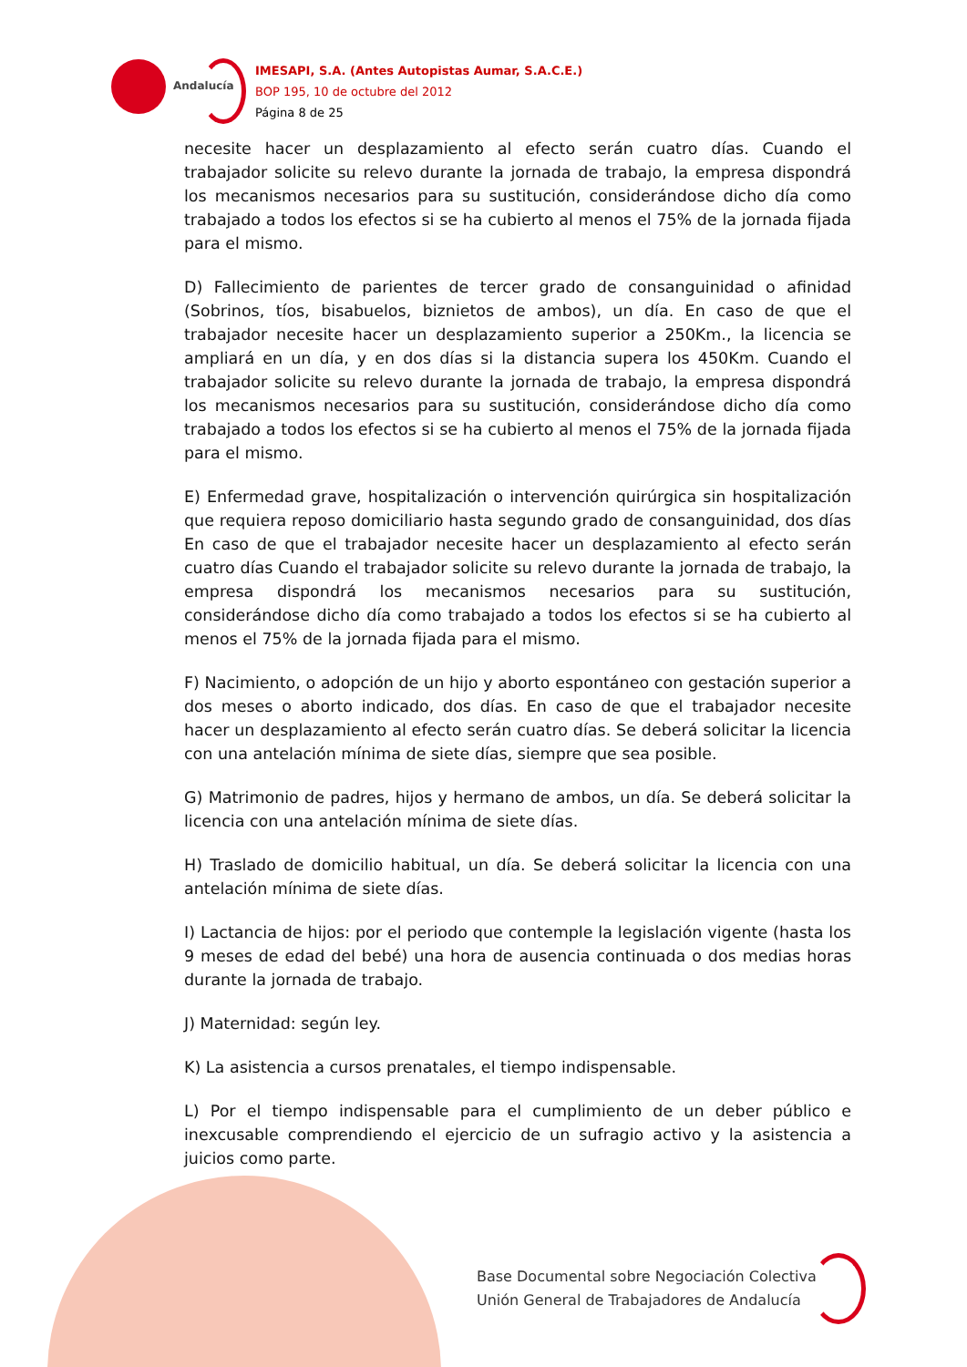Andalucía
IMESAPI, S.A. (Antes Autopistas Aumar, S.A.C.E.)
BOP 195, 10 de octubre del 2012
Página 8 de 25
necesite hacer un desplazamiento al efecto serán cuatro días. Cuando el trabajador solicite su relevo durante la jornada de trabajo, la empresa dispondrá los mecanismos necesarios para su sustitución, considerándose dicho día como trabajado a todos los efectos si se ha cubierto al menos el 75% de la jornada fijada para el mismo.
D) Fallecimiento de parientes de tercer grado de consanguinidad o afinidad (Sobrinos, tíos, bisabuelos, biznietos de ambos), un día. En caso de que el trabajador necesite hacer un desplazamiento superior a 250Km., la licencia se ampliará en un día, y en dos días si la distancia supera los 450Km. Cuando el trabajador solicite su relevo durante la jornada de trabajo, la empresa dispondrá los mecanismos necesarios para su sustitución, considerándose dicho día como trabajado a todos los efectos si se ha cubierto al menos el 75% de la jornada fijada para el mismo.
E) Enfermedad grave, hospitalización o intervención quirúrgica sin hospitalización que requiera reposo domiciliario hasta segundo grado de consanguinidad, dos días En caso de que el trabajador necesite hacer un desplazamiento al efecto serán cuatro días Cuando el trabajador solicite su relevo durante la jornada de trabajo, la empresa dispondrá los mecanismos necesarios para su sustitución, considerándose dicho día como trabajado a todos los efectos si se ha cubierto al menos el 75% de la jornada fijada para el mismo.
F) Nacimiento, o adopción de un hijo y aborto espontáneo con gestación superior a dos meses o aborto indicado, dos días. En caso de que el trabajador necesite hacer un desplazamiento al efecto serán cuatro días. Se deberá solicitar la licencia con una antelación mínima de siete días, siempre que sea posible.
G) Matrimonio de padres, hijos y hermano de ambos, un día. Se deberá solicitar la licencia con una antelación mínima de siete días.
H) Traslado de domicilio habitual, un día. Se deberá solicitar la licencia con una antelación mínima de siete días.
I) Lactancia de hijos: por el periodo que contemple la legislación vigente (hasta los 9 meses de edad del bebé) una hora de ausencia continuada o dos medias horas durante la jornada de trabajo.
J) Maternidad: según ley.
K) La asistencia a cursos prenatales, el tiempo indispensable.
L) Por el tiempo indispensable para el cumplimiento de un deber público e inexcusable comprendiendo el ejercicio de un sufragio activo y la asistencia a juicios como parte.
Base Documental sobre Negociación Colectiva
Unión General de Trabajadores de Andalucía